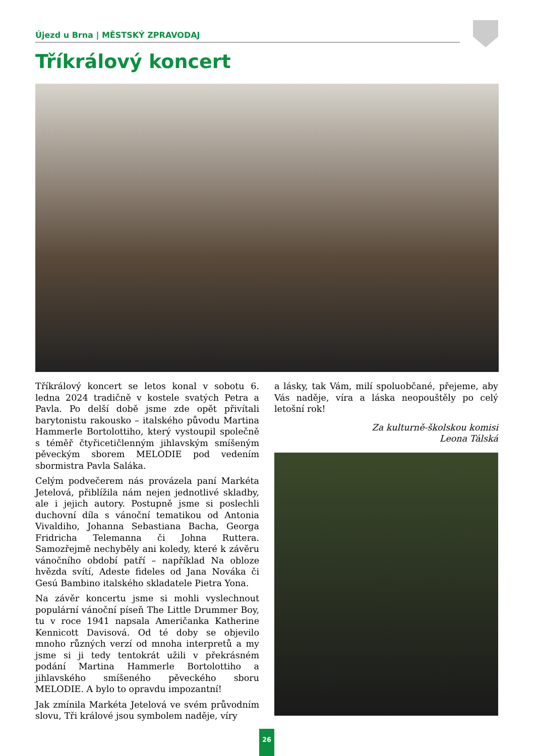Újezd u Brna | MĚSTSKÝ ZPRAVODAJ
Tříkrálový koncert
Tříkrálový koncert se letos konal v sobotu 6. ledna 2024 tradičně v kostele svatých Petra a Pavla. Po delší době jsme zde opět přivítali barytonistu rakousko – italského původu Martina Hammerle Bortolottiho, který vystoupil společně s téměř čtyřicetičlenným jihlavským smíšeným pěveckým sborem MELODIE pod vedením sbormistra Pavla Saláka.
Celým podvečerem nás provázela paní Markéta Jetelová, přiblížila nám nejen jednotlivé skladby, ale i jejich autory. Postupně jsme si poslechli duchovní díla s vánoční tematikou od Antonia Vivaldiho, Johanna Sebastiana Bacha, Georga Fridricha Telemanna či Johna Ruttera. Samozřejmě nechyběly ani koledy, které k závěru vánočního období patří – například Na obloze hvězda svítí, Adeste fideles od Jana Nováka či Gesú Bambino italského skladatele Pietra Yona.
Na závěr koncertu jsme si mohli vyslechnout populární vánoční píseň The Little Drummer Boy, tu v roce 1941 napsala Američanka Katherine Kennicott Davisová. Od té doby se objevilo mnoho různých verzí od mnoha interpretů a my jsme si ji tedy tentokrát užili v překrásném podání Martina Hammerle Bortolottiho a jihlavského smíšeného pěveckého sboru MELODIE. A bylo to opravdu impozantní!
Jak zmínila Markéta Jetelová ve svém průvodním slovu, Tři králové jsou symbolem naděje, víry
a lásky, tak Vám, milí spoluobčané, přejeme, aby Vás naděje, víra a láska neopouštěly po celý letošní rok!
Za kulturně-školskou komisi
Leona Tálská
26